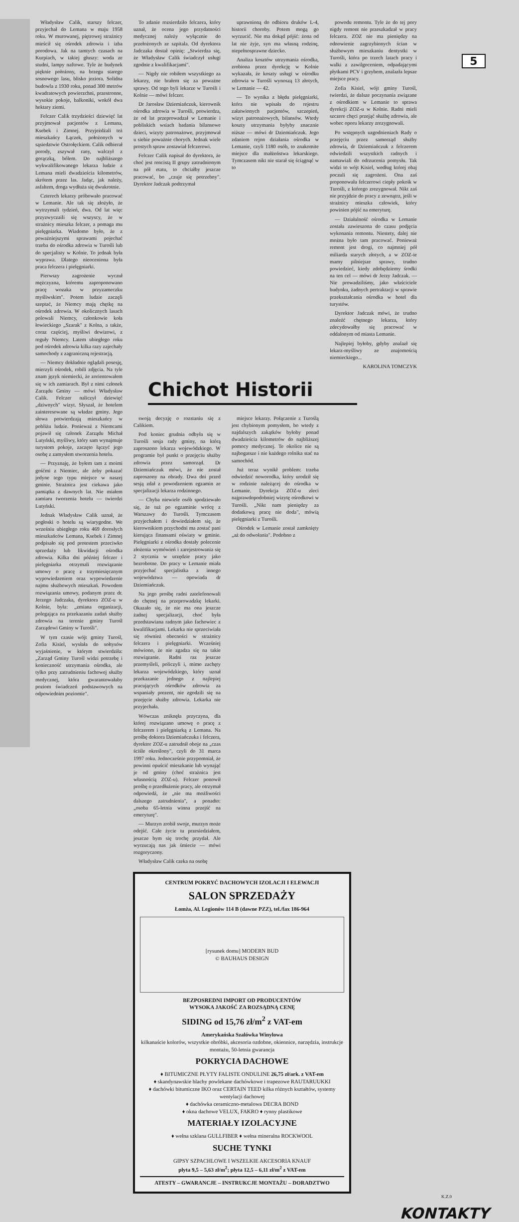Władysław Calik, starszy felczer, przyjechał do Lemana w maju 1958 roku. W murowanej, piętrowej strażnicy mieścił się ośrodek zdrowia i izba porodowa. Jak na tamtych czasach na Kurpiach, w takiej głuszy: woda ze studni, lampy naftowe. Tyle że budynek pięknie położony, na brzegu starego sosnowego lasu, blisko jeziora. Solidna budowla z 1930 roku, ponad 300 metrów kwadratowych powierzchni, przestronne, wysokie pokoje, balkoniki, wokół dwa hektary ziemi.
Felczer Calik trzydzieści dziewięć lat przyjmował pacjentów z Lemana, Ksebek i Zimnej. Przyjeżdżali też mieszkańcy Łączek, położonych w sąsiedztwie Ostrołęckiem. Calik odbierał porody, zszywał rany, walczył z gorączką, bólem. Do najbliższego wykwalifikowanego lekarza ludzie z Lemana mieli dwadzieścia kilometrów, skrótem przez las. Jadąc, jak należy, asfaltem, droga wydłuża się dwukrotnie.
Czterech lekarzy próbowało pracować w Lemanie. Ale tak się złożyło, że wytrzymali tydzień, dwa. Od lat więc przyzwyczaili się wszyscy, że w strażnicy mieszka felczer, a pomaga mu pielęgniarka. Wiadomo było, że z poważniejszymi sprawami pojechać trzeba do ośrodka zdrowia w Turośli lub do specjalisty w Kolnie. To jednak była wyprawa. Dlatego nieoceniona była praca felczera i pielęgniarki.
Pierwszy zagrożenie wyczuł mężczyzna, któremu zaproponowano pracę wozaka w przyzameczku myśliwskim". Potem ludzie zaczęli szeptać, że Niemcy mają chętkę na ośrodek zdrowia. W okolicznych lasach polowali Niemcy, członkowie koła łowieckiego „Szarak" z Kolna, a także, coraz częściej, myśliwi dewizowi, z reguły Niemcy. Latem ubiegłego roku pod ośrodek zdrowia kilka razy zajechały samochody z zagraniczną rejestracją.
— Niemcy dokładnie oglądali posesję, mierzyli ośrodek, robili zdjęcia. Na tyle znam język niemiecki, że zorientowałem się w ich zamiarach. Był z nimi członek Zarządu Gminy — mówi Władysław Calik. Felczer naliczył dziewięć „dziwnych" wizyt. Słyszał, że hotelem zainteresowane są władze gminy. Jego słowa potwierdzają mieszkańcy w pobliżu ludzie. Ponieważ z Niemcami pojawił się członek Zarządu Michał Lutyński, myśliwy, który sam wynajmuje turystom pokoje, zaczęto łączyć jego osobę z zamysłem stworzenia hotelu.
— Przyznaję, że byłem tam z moimi gośćmi z Niemiec, ale żeby pokazać jedyne tego typu miejsce w naszej gminie. Strażnica jest ciekawa jako pamiątka z dawnych lat. Nie miałem zamiaru tworzenia hotelu — twierdzi Lutyński.
Jednak Władysław Calik uznał, że pogłoski o hotelu są wiarygodne. We wrześniu ubiegłego roku 469 dorosłych mieszkańców Lemana, Ksebek i Zimnej podpisało się pod protestem przeciwko sprzedaży lub likwidacji ośrodka zdrowia. Kilka dni później felczer i pielęgniarka otrzymali rozwiązanie umowy o pracę z trzymiesięcznym wypowiedzeniem oraz wypowiedzenie najmu służbowych mieszkań. Powodem rozwiązania umowy, podanym przez dr. Jerzego Jadczaka, dyrektora ZOZ-u w Kolnie, była: „zmiana organizacji, polegająca na przekazaniu zadań służby zdrowia na terenie gminy Turośl Zarządowi Gminy w Turośli".
W tym czasie wójt gminy Turośl, Zofia Kisiel, wysłała do sołtysów wyjaśnienie, w którym stwierdziła: „Zarząd Gminy Turośl widzi potrzebę i konieczność utrzymania ośrodka, ale tylko przy zatrudnieniu fachowej służby medycznej, która gwarantowałaby poziom świadczeń podstawowych na odpowiednim poziomie".
To zdanie rozsierdziło felczera, który uznał, że ocena jego przydatności medycznej należy wyłącznie do przełożonych ze szpitala. Od dyrektora Jadczaka dostał opinię: „Stwierdza się, że Władysław Calik świadczył usługi zgodnie z kwalifikacjami".
— Nigdy nie robiłem wszystkiego za lekarzy, nie brałem się za poważne sprawy. Od tego byli lekarze w Turośli i Kolnie — mówi felczer.
Dr Jarosław Dziemiańczuk, kierownik ośrodka zdrowia w Turośli, potwierdza, że od lat przeprowadzał w Lemanie i pobliskich wsiach badania bilansowe dzieci, wizyty patronażowe, przyjmował u siebie poważnie chorych. Jednak wiele prostych spraw zostawiał felczerowi.
Felczer Calik napisał do dyrektora, że choć jest rencistą II grupy zatrudnionym na pół etatu, to chciałby jeszcze pracować, bo „czuje się potrzebny". Dyrektor Jadczak podtrzymał
uprawnioną do odbioru druków L-4, historii choroby. Potem mogą go wyrzucić. Nie ma dokąd pójść: żona od lat nie żyje, syn ma własną rodzinę, niepełnosprawne dziecko.
Analiza kosztów utrzymania ośrodka, zrobiona przez dyrekcję w Kolnie wykazała, że koszty usługi w ośrodku zdrowia w Turośli wynoszą 13 złotych, w Lemanie — 42.
— To wynika z błędu pielęgniarki, która nie wpisała do rejestru załatwionych pacjentów, szczepień, wizyt patronażowych, bilansów. Wtedy koszty utrzymania byłyby znacznie niższe — mówi dr Dziemiańczuk. Jego zdaniem rejon działania ośrodka w Lemanie, czyli 1180 osób, to znakomite miejsce dla małżeństwa lekarskiego. Tymczasem nikt nie starał się ściągnąć w to
powodu remontu. Tyle że do tej pory nigdy remont nie przeszkadzał w pracy felczera. ZOZ nie ma pieniędzy na odnowienie zagrzybionych ścian w służbowym mieszkaniu dentystki w Turośli, która po trzech latach pracy i walki z zawilgoceniem, odpadającymi płytkami PCV i grzybem, znalazła lepsze miejsce pracy.
Zofia Kisiel, wójt gminy Turośl, twierdzi, że dalsze poczynania związane z ośrodkiem w Lemanie to sprawa dyrekcji ZOZ-u w Kolnie. Radni mieli szczere chęci przejąć służbę zdrowia, ale wobec oporu lekarzy zrezygnowali.
Po wstępnych uzgodnieniach Rady o przejęciu przez samorząd służby zdrowia, dr Dziemiańczuk z felczerem odwiedzili wszystkich radnych i namawiali do odrzucenia pomysłu. Tak widzi to wójt Kisiel, według której obaj poczuli się zagrożeni. Ona zaś proponowała felczerowi ciepły pokoik w Turośli, z którego zrezygnował. Nikt zaś nie przyjdzie do pracy z zewnątrz, jeśli w strażnicy mieszka człowiek, który powinien pójść na emeryturę.
— Działalność ośrodka w Lemanie została zawieszona do czasu podjęcia wykonania remontu. Niestety, dalej nie można było tam pracować. Ponieważ remont jest drogi, co najmniej pół miliarda starych złotych, a w ZOZ-ie mamy pilniejsze sprawy, trudno powiedzieć, kiedy zdobędziemy środki na ten cel — mówi dr Jerzy Jadczak. — Nie prowadziliśmy, jako właściciele budynku, żadnych pertraktacji w sprawie przekształcania ośrodka w hotel dla turystów.
Dyrektor Jadczak mówi, że trudno znaleźć chętnego lekarza, który zdecydowałby się pracować w oddalonym od miasta Lemanie.
Najlepiej byłoby, gdyby znalazł się lekarz-myśliwy ze znajomością niemieckiego...
KAROLINA TOMCZYK
Chichot Historii
swoją decyzję o rozstaniu się z Calikiem.
Pod koniec grudnia odbyła się w Turośli sesja rady gminy, na którą zaproszono lekarza wojewódzkiego. W programie był punkt o przejęciu służby zdrowia przez samorząd. Dr Dziemiańczuk mówi, że nie został zaproszony na obrady. Dwa dni przed sesją zdał z powodzeniem egzamin ze specjalizacji lekarza rodzinnego.
— Chyba niewiele osób spodziewało się, że tuż po egzaminie wrócę z Warszawy do Turośli. Tymczasem przyjechałem i dowiedziałem się, że kierownikiem przychodni ma zostać pani kierująca finansami oświaty w gminie. Pielęgniarki z ośrodka dostały polecenie złożenia wymówień i zarejestrowania się 2 stycznia w urzędzie pracy jako bezrobotne. Do pracy w Lemanie miała przyjechać specjalistka z innego województwa — opowiada dr Dziemiańczuk.
Na jego prośbę radni zatelefonowali do chętnej na przeprowadzkę lekarki. Okazało się, że nie ma ona jeszcze żadnej specjalizacji, choć była przedstawiana radnym jako fachowiec z kwalifikacjami. Lekarka nie sprzeciwiała się również obecności w strażnicy felczera i pielęgniarki. Wcześniej mówiono, że nie zgadza się na takie rozwiązanie. Radni raz jeszcze przemyśleli, policzyli i, mimo zachęty lekarza wojewódzkiego, który uznał przekazanie jednego z najlepiej pracujących ośrodków zdrowia za wspaniały prezent, nie zgodzili się na przejęcie służby zdrowia. Lekarka nie przyjechała.
Wówczas zniknęła przyczyna, dla której rozwiązano umowę o pracę z felczerem i pielęgniarką z Lemana. Na prośbę doktora Dziemiańczuka i felczera, dyrektor ZOZ-u zatrudnił oboje na „czas ściśle określony", czyli do 31 marca 1997 roku. Jednocześnie przypomniał, że powinni opuścić mieszkanie lub wynająć je od gminy (choć strażnica jest własnością ZOZ-u). Felczer ponowił prośbę o przedłużenie pracy, ale otrzymał odpowiedź, że „nie ma możliwości dalszego zatrudnienia", a ponadto: „osoba 65-letnia winna przejść na emeryturę".
— Murzyn zrobił swoje, murzyn może odejść. Całe życie tu przesiedziałem, jeszcze bym się trochę przydał. Ale wyrzucają nas jak śmiecie — mówi rozgoryczony.
Władysław Calik czeka na osobę
miejsce lekarzy. Połączenie z Turoślą jest chybionym pomysłem, bo wtedy z najdalszych zakątków byłoby ponad dwadzieścia kilometrów do najbliższej pomocy medycznej. Te okolice nie są najbogatsze i nie każdego rolnika stać na samochód.
Już teraz wynikł problem: trzeba odwiedzić noworodka, który urodził się w rodzinie należącej do ośrodka w Lemanie. Dyrekcja ZOZ-u zleci najprawdopodobniej wizytę ośrodkowi w Turośli. „Nikt nam pieniędzy za dodatkową pracę nie doda", mówią pielęgniarki z Turośli.
Ośrodek w Lemanie został zamknięty „aż do odwołania". Podobno z
CENTRUM POKRYĆ DACHOWYCH IZOLACJI I ELEWACJI
SALON SPRZEDAŻY
Łomża, Al. Legionów 114 B (dawne PZZ), tel./fax 186-964
[rysunek domu] MODERN BUD
© BAUHAUS DESIGN
BEZPOSREDNI IMPORT OD PRODUCENTÓW
WYSOKA JAKOŚĆ ZA ROZSĄDNĄ CENĘ
SIDING od 15,76 zł/m<sup>2</sup> z VAT-em
Amerykańska Szalówka Winylowa
kilkanaście kolorów, wszystkie obróbki, akcesoria ozdobne, okiennice, narzędzia, instrukcje montażu, 50-letnia gwarancja
POKRYCIA DACHOWE
♦ BITUMICZNE PŁYTY FALISTE ONDULINE 26,75 zł/ark. z VAT-em
♦ skandynawskie blachy powlekane dachówkowe i trapezowe RAUTARUUKKI
♦ dachówki bitumiczne IKO oraz CERTAIN TEED kilka różnych kształtów, systemy wentylacji dachowej
♦ dachówka ceramiczno-metalowa DECRA BOND
♦ okna dachowe VELUX, FAKRO ♦ rynny plastikowe
MATERIAŁY IZOLACYJNE
♦ wełna szklana GULLFIBER ♦ wełna mineralna ROCKWOOL
SUCHE TYNKI
GIPSY SZPACHLOWE I WSZELKIE AKCESORIA KNAUF
płyta 9,5 – 5,63 zł/m<sup>2</sup>; płyta 12,5 – 6,11 zł/m<sup>2</sup> z VAT-em
ATESTY – GWARANCJE – INSTRUKCJE MONTAŻU – DORADZTWO
K.Z.0
5
KONTAKTY